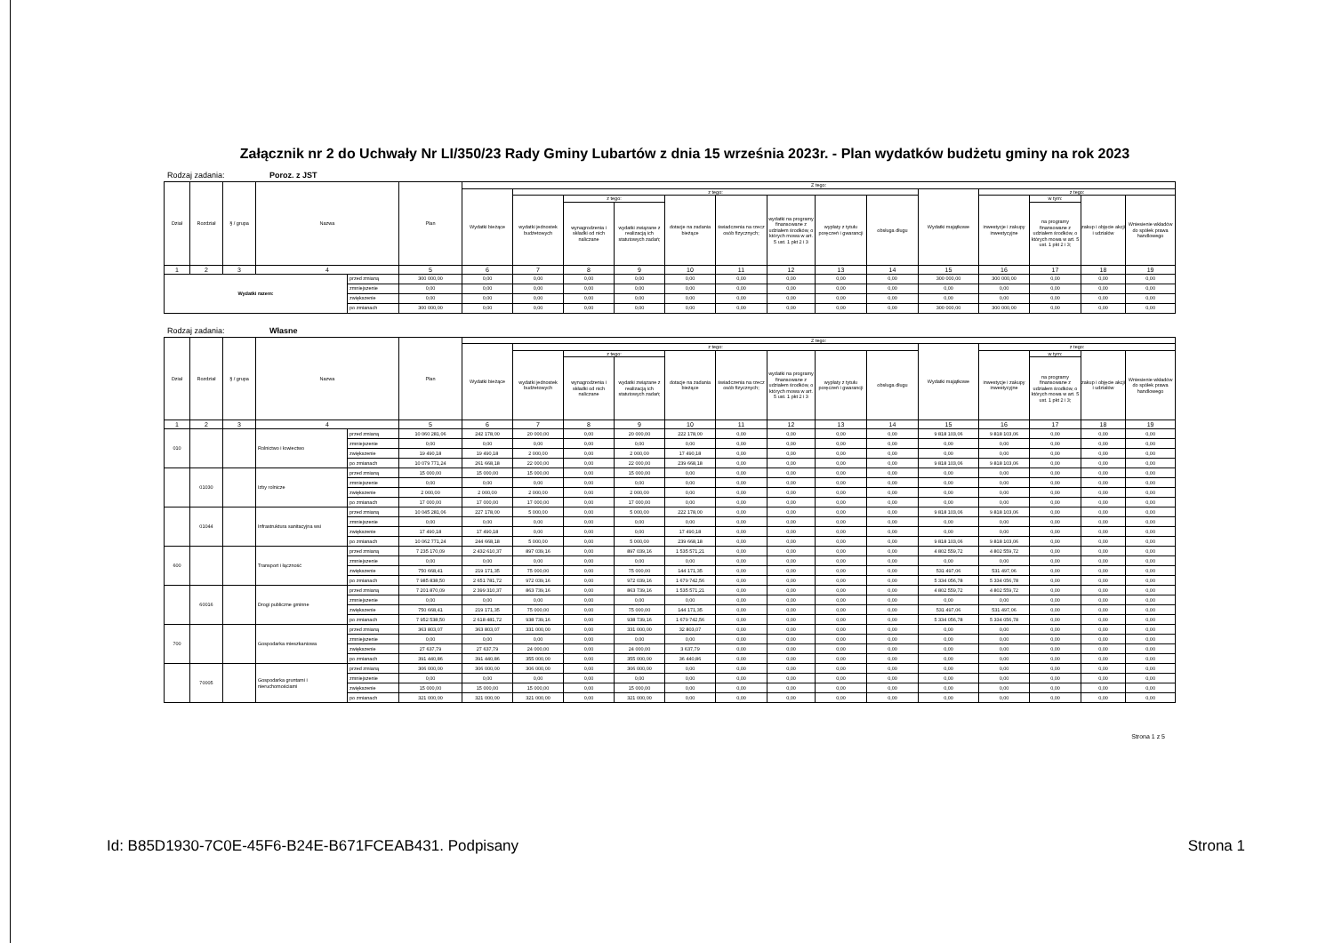Załącznik nr 2 do Uchwały Nr LI/350/23 Rady Gminy Lubartów z dnia 15 września 2023r. - Plan wydatków budżetu gminy na rok 2023
Rodzaj zadania: Poroz. z JST
| Dział | Rozdział | § / grupa | Nazwa | | Plan | Z tego: | | | | | | | | | | | | | |
| --- | --- | --- | --- | --- | --- | --- | --- | --- | --- | --- | --- | --- | --- | --- | --- | --- | --- | --- | --- |
| | | | | | | Wydatki bieżące | z tego: | | | | | | | | Wydatki majątkowe | z tego: | | | |
| | | | | | | | wydatki jednostek budżetowych | z tego: | | dotacje na zadania bieżące | świadczenia na rzecz osób fizycznych; | wydatki na programy finansowane z udziałem środków, o których mowa w art. 5 ust. 1 pkt 2 i 3 | wypłaty z tytułu poręczeń i gwarancji | obsługa długu | | inwestycje i zakupy inwestycyjne | w tym: | zakup i objęcie akcji i udziałów | Wniesienie wkładów do spółek prawa handlowego |
| | | | | | | | | wynagrodzenia i składki od nich naliczane | wydatki związane z realizacją ich statutowych zadań; | | | | | | | | na programy finansowane z udziałem środków, o których mowa w art. 5 ust. 1 pkt 2 i 3; | | |
| 1 | 2 | 3 | 4 | | 5 | 6 | 7 | 8 | 9 | 10 | 11 | 12 | 13 | 14 | 15 | 16 | 17 | 18 | 19 |
| Wydatki razem: | | | | przed zmianą | 300 000,00 | 0,00 | 0,00 | 0,00 | 0,00 | 0,00 | 0,00 | 0,00 | 0,00 | 0,00 | 300 000,00 | 300 000,00 | 0,00 | 0,00 | 0,00 |
| | | | | zmniejszenie | 0,00 | 0,00 | 0,00 | 0,00 | 0,00 | 0,00 | 0,00 | 0,00 | 0,00 | 0,00 | 0,00 | 0,00 | 0,00 | 0,00 | 0,00 |
| | | | | zwiększenie | 0,00 | 0,00 | 0,00 | 0,00 | 0,00 | 0,00 | 0,00 | 0,00 | 0,00 | 0,00 | 0,00 | 0,00 | 0,00 | 0,00 | 0,00 |
| | | | | po zmianach | 300 000,00 | 0,00 | 0,00 | 0,00 | 0,00 | 0,00 | 0,00 | 0,00 | 0,00 | 0,00 | 300 000,00 | 300 000,00 | 0,00 | 0,00 | 0,00 |
Rodzaj zadania: Własne
| Dział | Rozdział | § / grupa | Nazwa | | Plan | Z tego: | | | | | | | | | | | | | |
| --- | --- | --- | --- | --- | --- | --- | --- | --- | --- | --- | --- | --- | --- | --- | --- | --- | --- | --- | --- |
| | | | | | | Wydatki bieżące | z tego: | | | | | | | | Wydatki majątkowe | z tego: | | | |
| | | | | | | | wydatki jednostek budżetowych | z tego: | | dotacje na zadania bieżące | świadczenia na rzecz osób fizycznych; | wydatki na programy finansowane z udziałem środków, o których mowa w art. 5 ust. 1 pkt 2 i 3 | wypłaty z tytułu poręczeń i gwarancji | obsługa długu | | inwestycje i zakupy inwestycyjne | w tym: | zakup i objęcie akcji i udziałów | Wniesienie wkładów do spółek prawa handlowego |
| | | | | | | | | wynagrodzenia i składki od nich naliczane | wydatki związane z realizacją ich statutowych zadań; | | | | | | | | na programy finansowane z udziałem środków, o których mowa w art. 5 ust. 1 pkt 2 i 3; | | |
| 1 | 2 | 3 | 4 | | 5 | 6 | 7 | 8 | 9 | 10 | 11 | 12 | 13 | 14 | 15 | 16 | 17 | 18 | 19 |
| 010 | | | Rolnictwo i łowiectwo | przed zmianą | 10 060 281,06 | 242 178,00 | 20 000,00 | 0,00 | 20 000,00 | 222 178,00 | 0,00 | 0,00 | 0,00 | 0,00 | 9 818 103,06 | 9 818 103,06 | 0,00 | 0,00 | 0,00 |
| | | | | zmniejszenie | 0,00 | 0,00 | 0,00 | 0,00 | 0,00 | 0,00 | 0,00 | 0,00 | 0,00 | 0,00 | 0,00 | 0,00 | 0,00 | 0,00 | 0,00 |
| | | | | zwiększenie | 19 490,18 | 19 490,18 | 2 000,00 | 0,00 | 2 000,00 | 17 490,18 | 0,00 | 0,00 | 0,00 | 0,00 | 0,00 | 0,00 | 0,00 | 0,00 | 0,00 |
| | | | | po zmianach | 10 079 771,24 | 261 668,18 | 22 000,00 | 0,00 | 22 000,00 | 239 668,18 | 0,00 | 0,00 | 0,00 | 0,00 | 9 818 103,06 | 9 818 103,06 | 0,00 | 0,00 | 0,00 |
| | 01030 | | Izby rolnicze | przed zmianą | 15 000,00 | 15 000,00 | 15 000,00 | 0,00 | 15 000,00 | 0,00 | 0,00 | 0,00 | 0,00 | 0,00 | 0,00 | 0,00 | 0,00 | 0,00 | 0,00 |
| | | | | zmniejszenie | 0,00 | 0,00 | 0,00 | 0,00 | 0,00 | 0,00 | 0,00 | 0,00 | 0,00 | 0,00 | 0,00 | 0,00 | 0,00 | 0,00 | 0,00 |
| | | | | zwiększenie | 2 000,00 | 2 000,00 | 2 000,00 | 0,00 | 2 000,00 | 0,00 | 0,00 | 0,00 | 0,00 | 0,00 | 0,00 | 0,00 | 0,00 | 0,00 | 0,00 |
| | | | | po zmianach | 17 000,00 | 17 000,00 | 17 000,00 | 0,00 | 17 000,00 | 0,00 | 0,00 | 0,00 | 0,00 | 0,00 | 0,00 | 0,00 | 0,00 | 0,00 | 0,00 |
| | 01044 | | Infrastruktura sanitacyjna wsi | przed zmianą | 10 045 281,06 | 227 178,00 | 5 000,00 | 0,00 | 5 000,00 | 222 178,00 | 0,00 | 0,00 | 0,00 | 0,00 | 9 818 103,06 | 9 818 103,06 | 0,00 | 0,00 | 0,00 |
| | | | | zmniejszenie | 0,00 | 0,00 | 0,00 | 0,00 | 0,00 | 0,00 | 0,00 | 0,00 | 0,00 | 0,00 | 0,00 | 0,00 | 0,00 | 0,00 | 0,00 |
| | | | | zwiększenie | 17 490,18 | 17 490,18 | 0,00 | 0,00 | 0,00 | 17 490,18 | 0,00 | 0,00 | 0,00 | 0,00 | 0,00 | 0,00 | 0,00 | 0,00 | 0,00 |
| | | | | po zmianach | 10 062 771,24 | 244 668,18 | 5 000,00 | 0,00 | 5 000,00 | 239 668,18 | 0,00 | 0,00 | 0,00 | 0,00 | 9 818 103,06 | 9 818 103,06 | 0,00 | 0,00 | 0,00 |
| 600 | | | Transport i łączność | przed zmianą | 7 235 170,09 | 2 432 610,37 | 897 039,16 | 0,00 | 897 039,16 | 1 535 571,21 | 0,00 | 0,00 | 0,00 | 0,00 | 4 802 559,72 | 4 802 559,72 | 0,00 | 0,00 | 0,00 |
| | | | | zmniejszenie | 0,00 | 0,00 | 0,00 | 0,00 | 0,00 | 0,00 | 0,00 | 0,00 | 0,00 | 0,00 | 0,00 | 0,00 | 0,00 | 0,00 | 0,00 |
| | | | | zwiększenie | 750 668,41 | 219 171,35 | 75 000,00 | 0,00 | 75 000,00 | 144 171,35 | 0,00 | 0,00 | 0,00 | 0,00 | 531 497,06 | 531 497,06 | 0,00 | 0,00 | 0,00 |
| | | | | po zmianach | 7 985 838,50 | 2 651 781,72 | 972 039,16 | 0,00 | 972 039,16 | 1 679 742,56 | 0,00 | 0,00 | 0,00 | 0,00 | 5 334 056,78 | 5 334 056,78 | 0,00 | 0,00 | 0,00 |
| | 60016 | | Drogi publiczne gminne | przed zmianą | 7 201 870,09 | 2 399 310,37 | 863 739,16 | 0,00 | 863 739,16 | 1 535 571,21 | 0,00 | 0,00 | 0,00 | 0,00 | 4 802 559,72 | 4 802 559,72 | 0,00 | 0,00 | 0,00 |
| | | | | zmniejszenie | 0,00 | 0,00 | 0,00 | 0,00 | 0,00 | 0,00 | 0,00 | 0,00 | 0,00 | 0,00 | 0,00 | 0,00 | 0,00 | 0,00 | 0,00 |
| | | | | zwiększenie | 750 668,41 | 219 171,35 | 75 000,00 | 0,00 | 75 000,00 | 144 171,35 | 0,00 | 0,00 | 0,00 | 0,00 | 531 497,06 | 531 497,06 | 0,00 | 0,00 | 0,00 |
| | | | | po zmianach | 7 952 538,50 | 2 618 481,72 | 938 739,16 | 0,00 | 938 739,16 | 1 679 742,56 | 0,00 | 0,00 | 0,00 | 0,00 | 5 334 056,78 | 5 334 056,78 | 0,00 | 0,00 | 0,00 |
| 700 | | | Gospodarka mieszkaniowa | przed zmianą | 363 803,07 | 363 803,07 | 331 000,00 | 0,00 | 331 000,00 | 32 803,07 | 0,00 | 0,00 | 0,00 | 0,00 | 0,00 | 0,00 | 0,00 | 0,00 | 0,00 |
| | | | | zmniejszenie | 0,00 | 0,00 | 0,00 | 0,00 | 0,00 | 0,00 | 0,00 | 0,00 | 0,00 | 0,00 | 0,00 | 0,00 | 0,00 | 0,00 | 0,00 |
| | | | | zwiększenie | 27 637,79 | 27 637,79 | 24 000,00 | 0,00 | 24 000,00 | 3 637,79 | 0,00 | 0,00 | 0,00 | 0,00 | 0,00 | 0,00 | 0,00 | 0,00 | 0,00 |
| | | | | po zmianach | 391 440,86 | 391 440,86 | 355 000,00 | 0,00 | 355 000,00 | 36 440,86 | 0,00 | 0,00 | 0,00 | 0,00 | 0,00 | 0,00 | 0,00 | 0,00 | 0,00 |
| | 70005 | | Gospodarka gruntami i nieruchomościami | przed zmianą | 306 000,00 | 306 000,00 | 306 000,00 | 0,00 | 306 000,00 | 0,00 | 0,00 | 0,00 | 0,00 | 0,00 | 0,00 | 0,00 | 0,00 | 0,00 | 0,00 |
| | | | | zmniejszenie | 0,00 | 0,00 | 0,00 | 0,00 | 0,00 | 0,00 | 0,00 | 0,00 | 0,00 | 0,00 | 0,00 | 0,00 | 0,00 | 0,00 | 0,00 |
| | | | | zwiększenie | 15 000,00 | 15 000,00 | 15 000,00 | 0,00 | 15 000,00 | 0,00 | 0,00 | 0,00 | 0,00 | 0,00 | 0,00 | 0,00 | 0,00 | 0,00 | 0,00 |
| | | | | po zmianach | 321 000,00 | 321 000,00 | 321 000,00 | 0,00 | 321 000,00 | 0,00 | 0,00 | 0,00 | 0,00 | 0,00 | 0,00 | 0,00 | 0,00 | 0,00 | 0,00 |
Strona 1 z 5
Id: B85D1930-7C0E-45F6-B24E-B671FCEAB431. Podpisany Strona 1